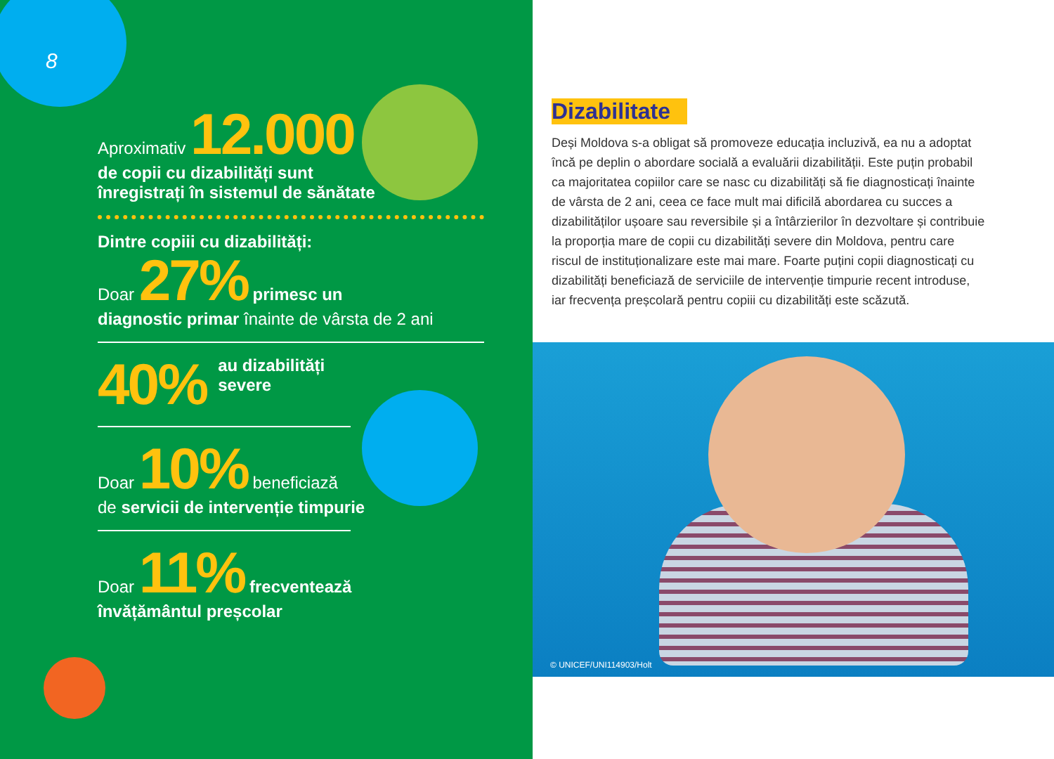8
Aproximativ 12.000
de copii cu dizabilități sunt
înregistrați în sistemul de sănătate
Dintre copiii cu dizabilități:
Doar 27% primesc un
diagnostic primar înainte de vârsta de 2 ani
40% au dizabilități
severe
Doar 10% beneficiază
de servicii de intervenție timpurie
Doar 11% frecventează
învățământul preșcolar
Dizabilitate
Deși Moldova s-a obligat să promoveze educația incluzivă, ea nu a adoptat încă pe deplin o abordare socială a evaluării dizabilității. Este puțin probabil ca majoritatea copiilor care se nasc cu dizabilități să fie diagnosticați înainte de vârsta de 2 ani, ceea ce face mult mai dificilă abordarea cu succes a dizabilităților ușoare sau reversibile și a întârzierilor în dezvoltare și contribuie la proporția mare de copii cu dizabilități severe din Moldova, pentru care riscul de instituționalizare este mai mare. Foarte puțini copii diagnosticați cu dizabilități beneficiază de serviciile de intervenție timpurie recent introduse, iar frecvența preșcolară pentru copiii cu dizabilități este scăzută.
© UNICEF/UNI114903/Holt